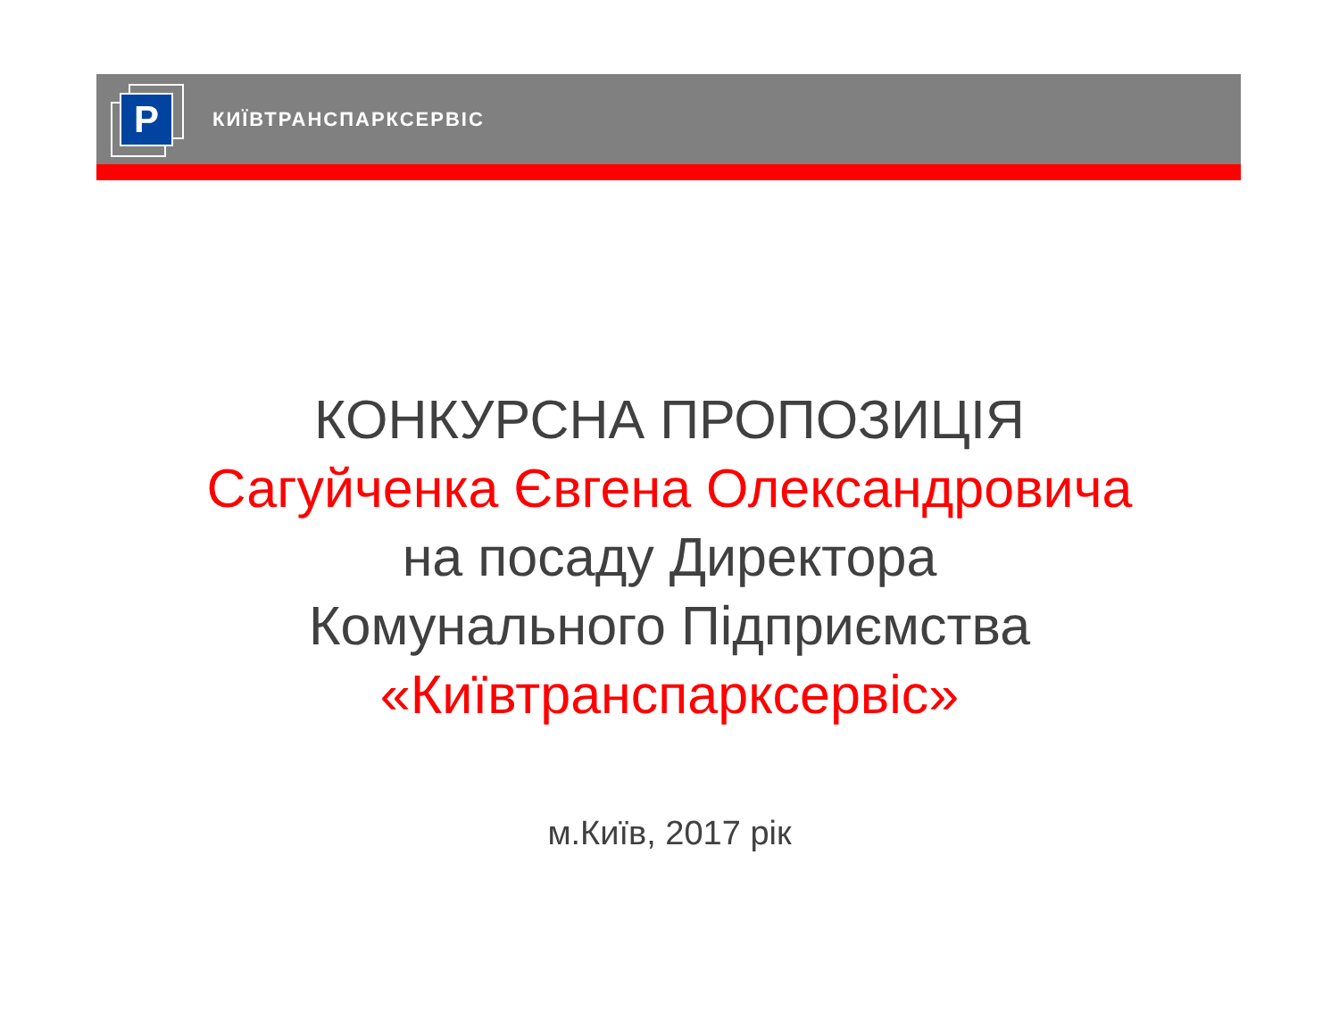P
КИЇВТРАНСПАРКСЕРВІС
КОНКУРСНА ПРОПОЗИЦІЯ
Сагуйченка Євгена Олександровича
на посаду Директора
Комунального Підприємства
«Київтранспарксервіс»
м.Київ, 2017 рік